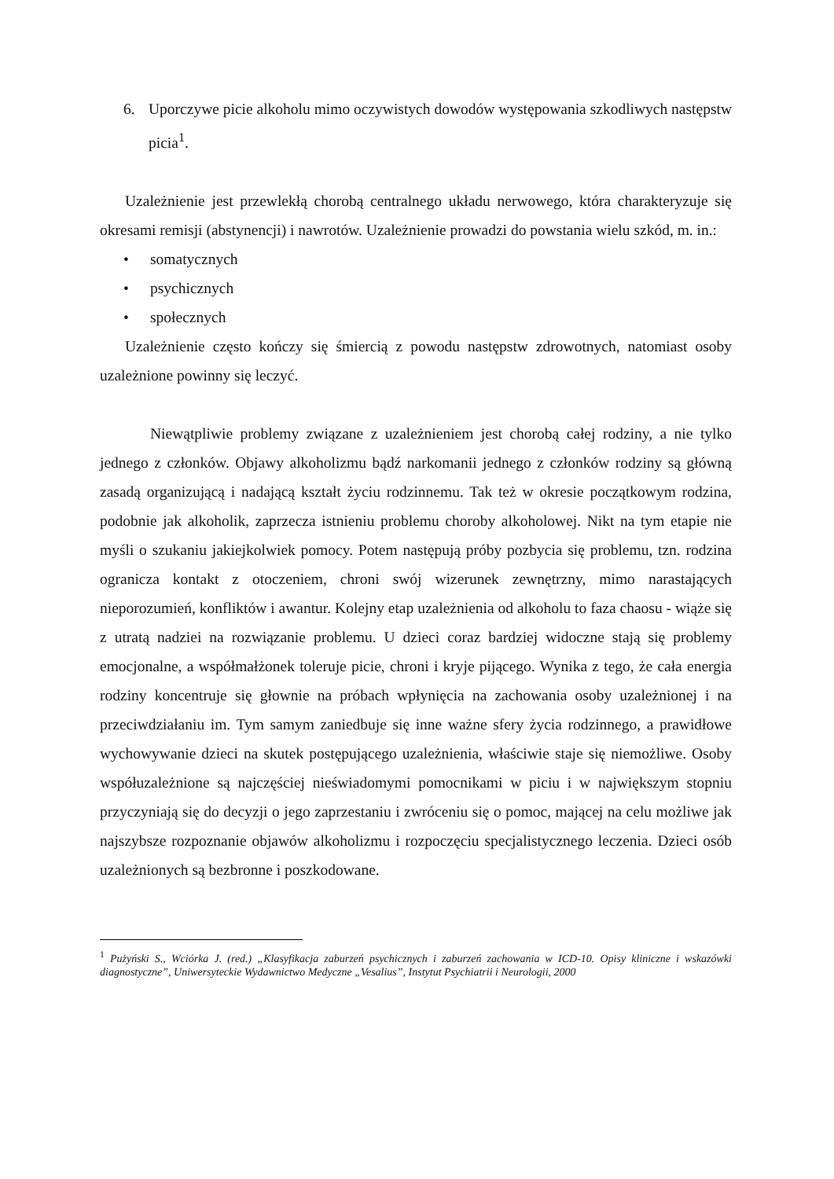6. Uporczywe picie alkoholu mimo oczywistych dowodów występowania szkodliwych następstw picia<sup>1</sup>.
Uzależnienie jest przewlekłą chorobą centralnego układu nerwowego, która charakteryzuje się okresami remisji (abstynencji) i nawrotów. Uzależnienie prowadzi do powstania wielu szkód, m. in.:
• somatycznych
• psychicznych
• społecznych
Uzależnienie często kończy się śmiercią z powodu następstw zdrowotnych, natomiast osoby uzależnione powinny się leczyć.
Niewątpliwie problemy związane z uzależnieniem jest chorobą całej rodziny, a nie tylko jednego z członków. Objawy alkoholizmu bądź narkomanii jednego z członków rodziny są główną zasadą organizującą i nadającą kształt życiu rodzinnemu. Tak też w okresie początkowym rodzina, podobnie jak alkoholik, zaprzecza istnieniu problemu choroby alkoholowej. Nikt na tym etapie nie myśli o szukaniu jakiejkolwiek pomocy. Potem następują próby pozbycia się problemu, tzn. rodzina ogranicza kontakt z otoczeniem, chroni swój wizerunek zewnętrzny, mimo narastających nieporozumień, konfliktów i awantur. Kolejny etap uzależnienia od alkoholu to faza chaosu - wiąże się z utratą nadziei na rozwiązanie problemu. U dzieci coraz bardziej widoczne stają się problemy emocjonalne, a współmałżonek toleruje picie, chroni i kryje pijącego. Wynika z tego, że cała energia rodziny koncentruje się głownie na próbach wpłynięcia na zachowania osoby uzależnionej i na przeciwdziałaniu im. Tym samym zaniedbuje się inne ważne sfery życia rodzinnego, a prawidłowe wychowywanie dzieci na skutek postępującego uzależnienia, właściwie staje się niemożliwe. Osoby współuzależnione są najczęściej nieświadomymi pomocnikami w piciu i w największym stopniu przyczyniają się do decyzji o jego zaprzestaniu i zwróceniu się o pomoc, mającej na celu możliwe jak najszybsze rozpoznanie objawów alkoholizmu i rozpoczęciu specjalistycznego leczenia. Dzieci osób uzależnionych są bezbronne i poszkodowane.
<sup>1</sup> Pużyński S., Wciórka J. (red.) „Klasyfikacja zaburzeń psychicznych i zaburzeń zachowania w ICD-10. Opisy kliniczne i wskazówki diagnostyczne”, Uniwersyteckie Wydawnictwo Medyczne „Vesalius”, Instytut Psychiatrii i Neurologii, 2000